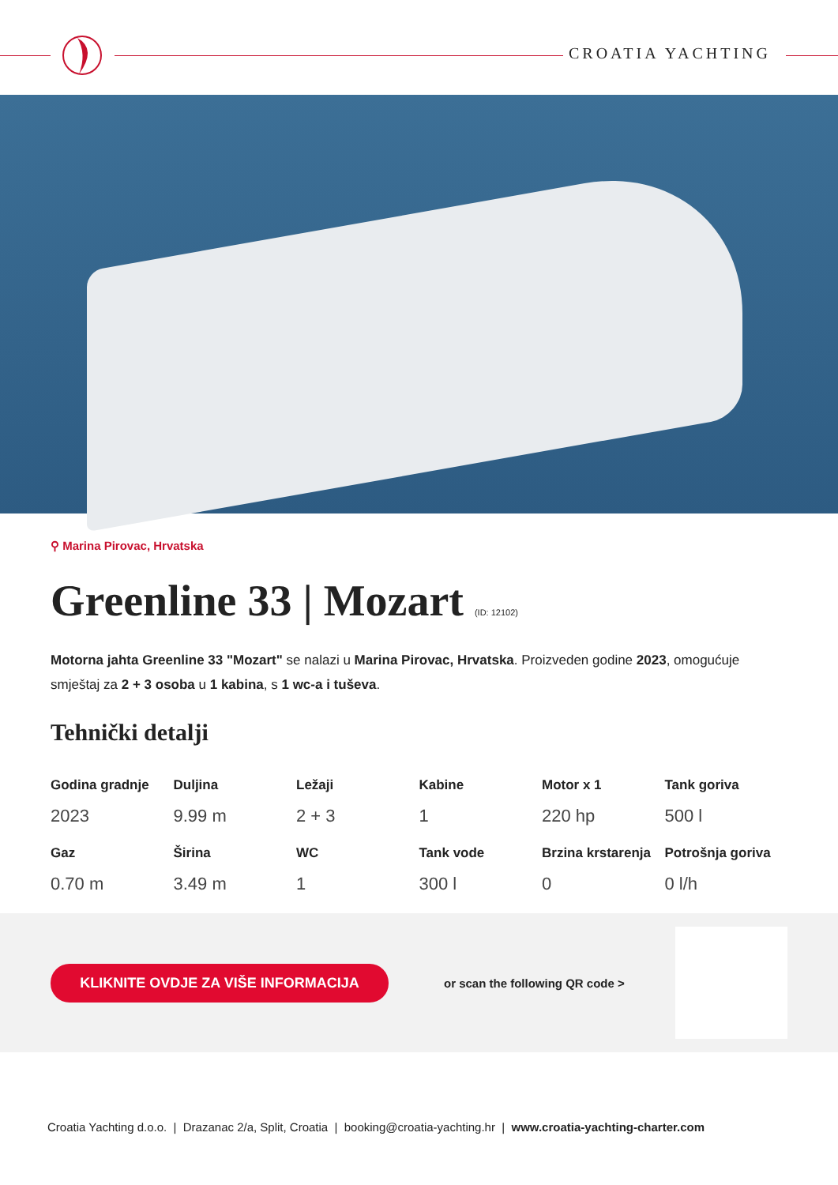CROATIA YACHTING
⚲ Marina Pirovac, Hrvatska
Greenline 33 | Mozart (ID: 12102)
Motorna jahta Greenline 33 "Mozart" se nalazi u Marina Pirovac, Hrvatska. Proizveden godine 2023, omogućuje smještaj za 2 + 3 osoba u 1 kabina, s 1 wc-a i tuševa.
Tehnički detalji
| Godina gradnje | Duljina | Ležaji | Kabine | Motor x 1 | Tank goriva |
| --- | --- | --- | --- | --- | --- |
| 2023 | 9.99 m | 2 + 3 | 1 | 220 hp | 500 l |
| Gaz | Širina | WC | Tank vode | Brzina krstarenja | Potrošnja goriva |
| 0.70 m | 3.49 m | 1 | 300 l | 0 | 0 l/h |
KLIKNITE OVDJE ZA VIŠE INFORMACIJA
or scan the following QR code >
Croatia Yachting d.o.o. | Drazanac 2/a, Split, Croatia | booking@croatia-yachting.hr | www.croatia-yachting-charter.com